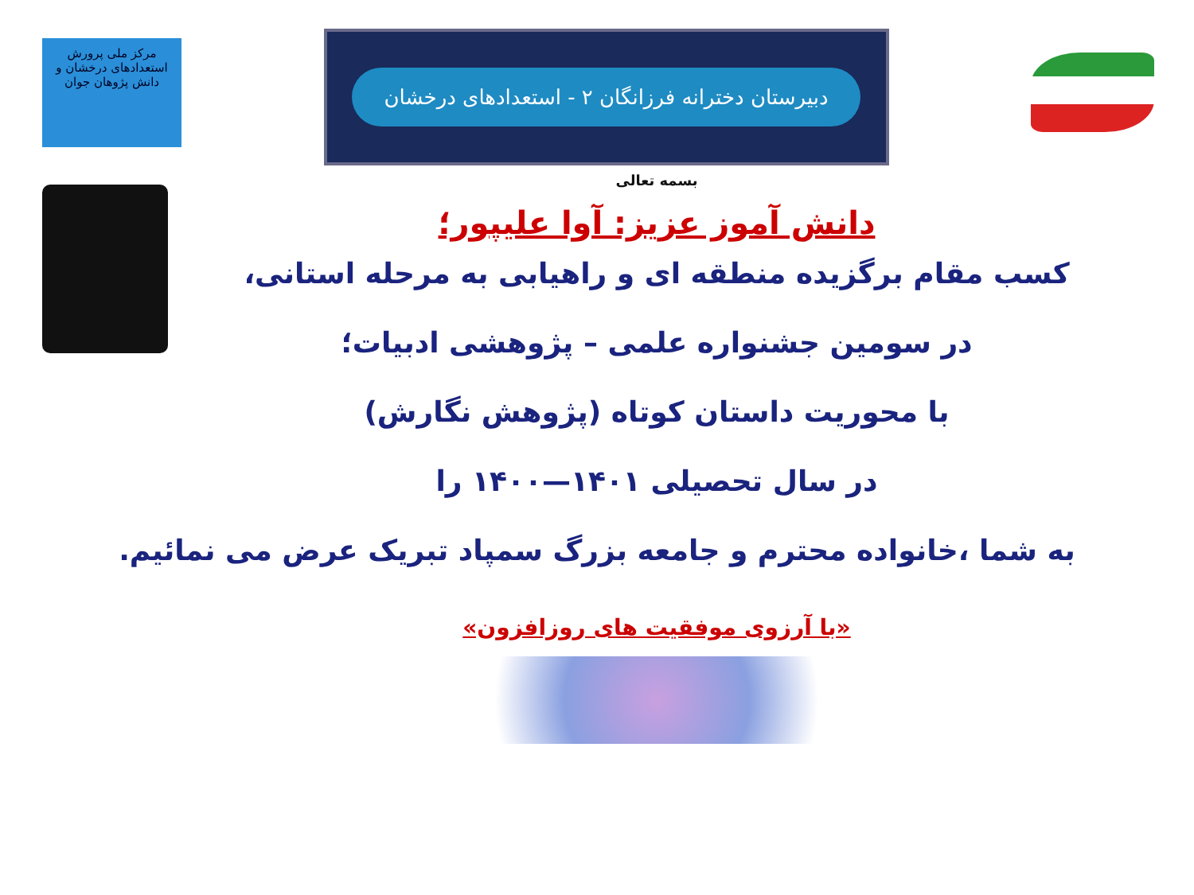مرکز ملی پرورش استعدادهای درخشان و دانش پژوهان جوان
دبیرستان دخترانه فرزانگان ۲ - استعدادهای درخشان
بسمه تعالی
دانش آموز عزیز: آوا علیپور؛
کسب مقام برگزیده منطقه ای و راهیابی به مرحله استانی،
در سومین جشنواره علمی – پژوهشی ادبیات؛
با محوریت داستان کوتاه (پژوهش نگارش)
در سال تحصیلی ۱۴۰۱—۱۴۰۰ را
به شما ،خانواده محترم و جامعه بزرگ سمپاد تبریک عرض می نمائیم.
«با آرزوی موفقیت های روزافزون»